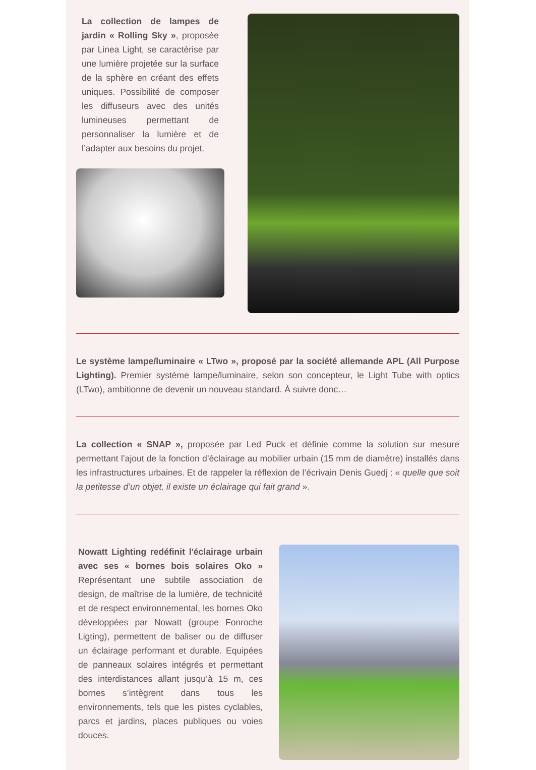La collection de lampes de jardin « Rolling Sky », proposée par Linea Light, se caractérise par une lumière projetée sur la surface de la sphère en créant des effets uniques. Possibilité de composer les diffuseurs avec des unités lumineuses permettant de personnaliser la lumière et de l’adapter aux besoins du projet.
Le système lampe/luminaire « LTwo », proposé par la société allemande APL (All Purpose Lighting). Premier système lampe/luminaire, selon son concepteur, le Light Tube with optics (LTwo), ambitionne de devenir un nouveau standard. À suivre donc…
La collection « SNAP », proposée par Led Puck et définie comme la solution sur mesure permettant l’ajout de la fonction d’éclairage au mobilier urbain (15 mm de diamètre) installés dans les infrastructures urbaines. Et de rappeler la réflexion de l’écrivain Denis Guedj : « quelle que soit la petitesse d’un objet, il existe un éclairage qui fait grand ».
Nowatt Lighting redéfinit l'éclairage urbain avec ses « bornes bois solaires Oko » Représentant une subtile association de design, de maîtrise de la lumière, de technicité et de respect environnemental, les bornes Oko développées par Nowatt (groupe Fonroche Ligting), permettent de baliser ou de diffuser un éclairage performant et durable. Equipées de panneaux solaires intégrés et permettant des interdistances allant jusqu’à 15 m, ces bornes s’intègrent dans tous les environnements, tels que les pistes cyclables, parcs et jardins, places publiques ou voies douces.